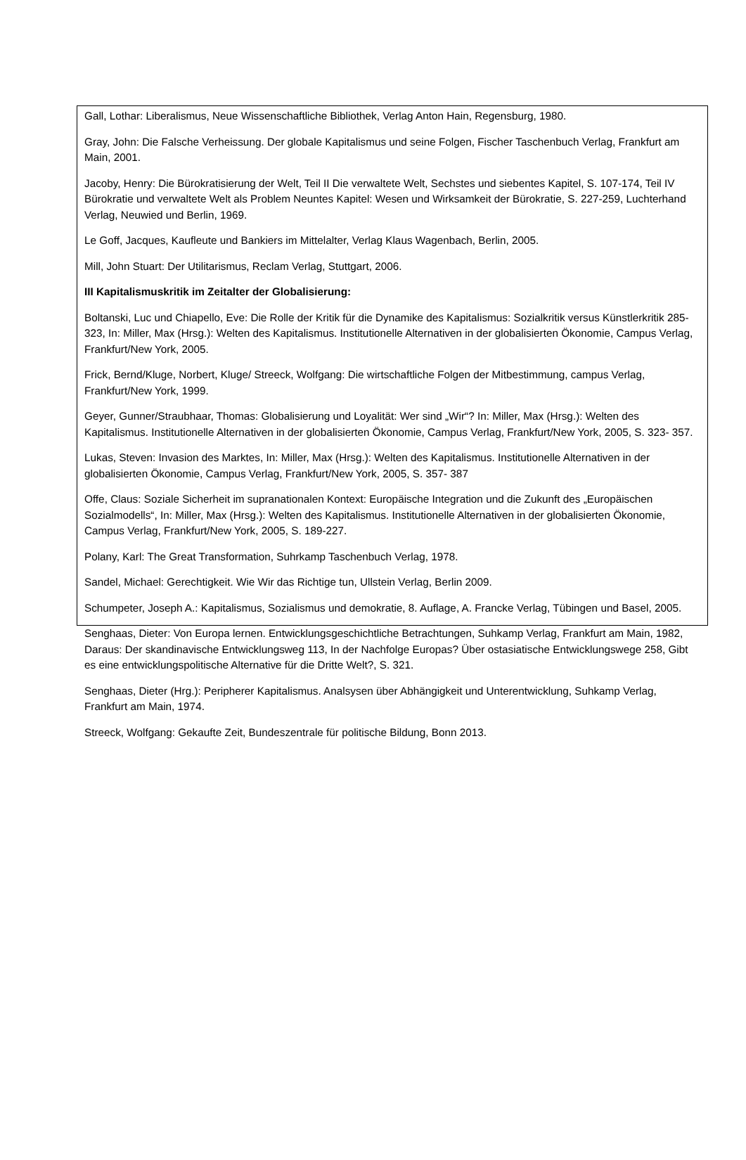Gall, Lothar: Liberalismus, Neue Wissenschaftliche Bibliothek, Verlag Anton Hain, Regensburg, 1980.
Gray, John: Die Falsche Verheissung. Der globale Kapitalismus und seine Folgen, Fischer Taschenbuch Verlag, Frankfurt am Main, 2001.
Jacoby, Henry: Die Bürokratisierung der Welt, Teil II Die verwaltete Welt, Sechstes und siebentes Kapitel, S. 107-174, Teil IV Bürokratie und verwaltete Welt als Problem Neuntes Kapitel: Wesen und Wirksamkeit der Bürokratie, S. 227-259, Luchterhand Verlag, Neuwied und Berlin, 1969.
Le Goff, Jacques, Kaufleute und Bankiers im Mittelalter, Verlag Klaus Wagenbach, Berlin, 2005.
Mill, John Stuart: Der Utilitarismus, Reclam Verlag, Stuttgart, 2006.
III Kapitalismuskritik im Zeitalter der Globalisierung:
Boltanski, Luc und Chiapello, Eve: Die Rolle der Kritik für die Dynamike des Kapitalismus: Sozialkritik versus Künstlerkritik 285- 323, In: Miller, Max (Hrsg.): Welten des Kapitalismus. Institutionelle Alternativen in der globalisierten Ökonomie, Campus Verlag, Frankfurt/New York, 2005.
Frick, Bernd/Kluge, Norbert, Kluge/ Streeck, Wolfgang: Die wirtschaftliche Folgen der Mitbestimmung, campus Verlag, Frankfurt/New York, 1999.
Geyer, Gunner/Straubhaar, Thomas: Globalisierung und Loyalität: Wer sind „Wir“? In: Miller, Max (Hrsg.): Welten des Kapitalismus. Institutionelle Alternativen in der globalisierten Ökonomie, Campus Verlag, Frankfurt/New York, 2005, S. 323- 357.
Lukas, Steven: Invasion des Marktes, In: Miller, Max (Hrsg.): Welten des Kapitalismus. Institutionelle Alternativen in der globalisierten Ökonomie, Campus Verlag, Frankfurt/New York, 2005, S. 357- 387
Offe, Claus: Soziale Sicherheit im supranationalen Kontext: Europäische Integration und die Zukunft des „Europäischen Sozialmodells“, In: Miller, Max (Hrsg.): Welten des Kapitalismus. Institutionelle Alternativen in der globalisierten Ökonomie, Campus Verlag, Frankfurt/New York, 2005, S. 189-227.
Polany, Karl: The Great Transformation, Suhrkamp Taschenbuch Verlag, 1978.
Sandel, Michael: Gerechtigkeit. Wie Wir das Richtige tun, Ullstein Verlag, Berlin 2009.
Schumpeter, Joseph A.: Kapitalismus, Sozialismus und demokratie, 8. Auflage, A. Francke Verlag, Tübingen und Basel, 2005.
Senghaas, Dieter: Von Europa lernen. Entwicklungsgeschichtliche Betrachtungen, Suhkamp Verlag, Frankfurt am Main, 1982, Daraus: Der skandinavische Entwicklungsweg 113, In der Nachfolge Europas? Über ostasiatische Entwicklungswege 258, Gibt es eine entwicklungspolitische Alternative für die Dritte Welt?, S. 321.
Senghaas, Dieter (Hrg.): Peripherer Kapitalismus. Analsysen über Abhängigkeit und Unterentwicklung, Suhkamp Verlag, Frankfurt am Main, 1974.
Streeck, Wolfgang: Gekaufte Zeit, Bundeszentrale für politische Bildung, Bonn 2013.